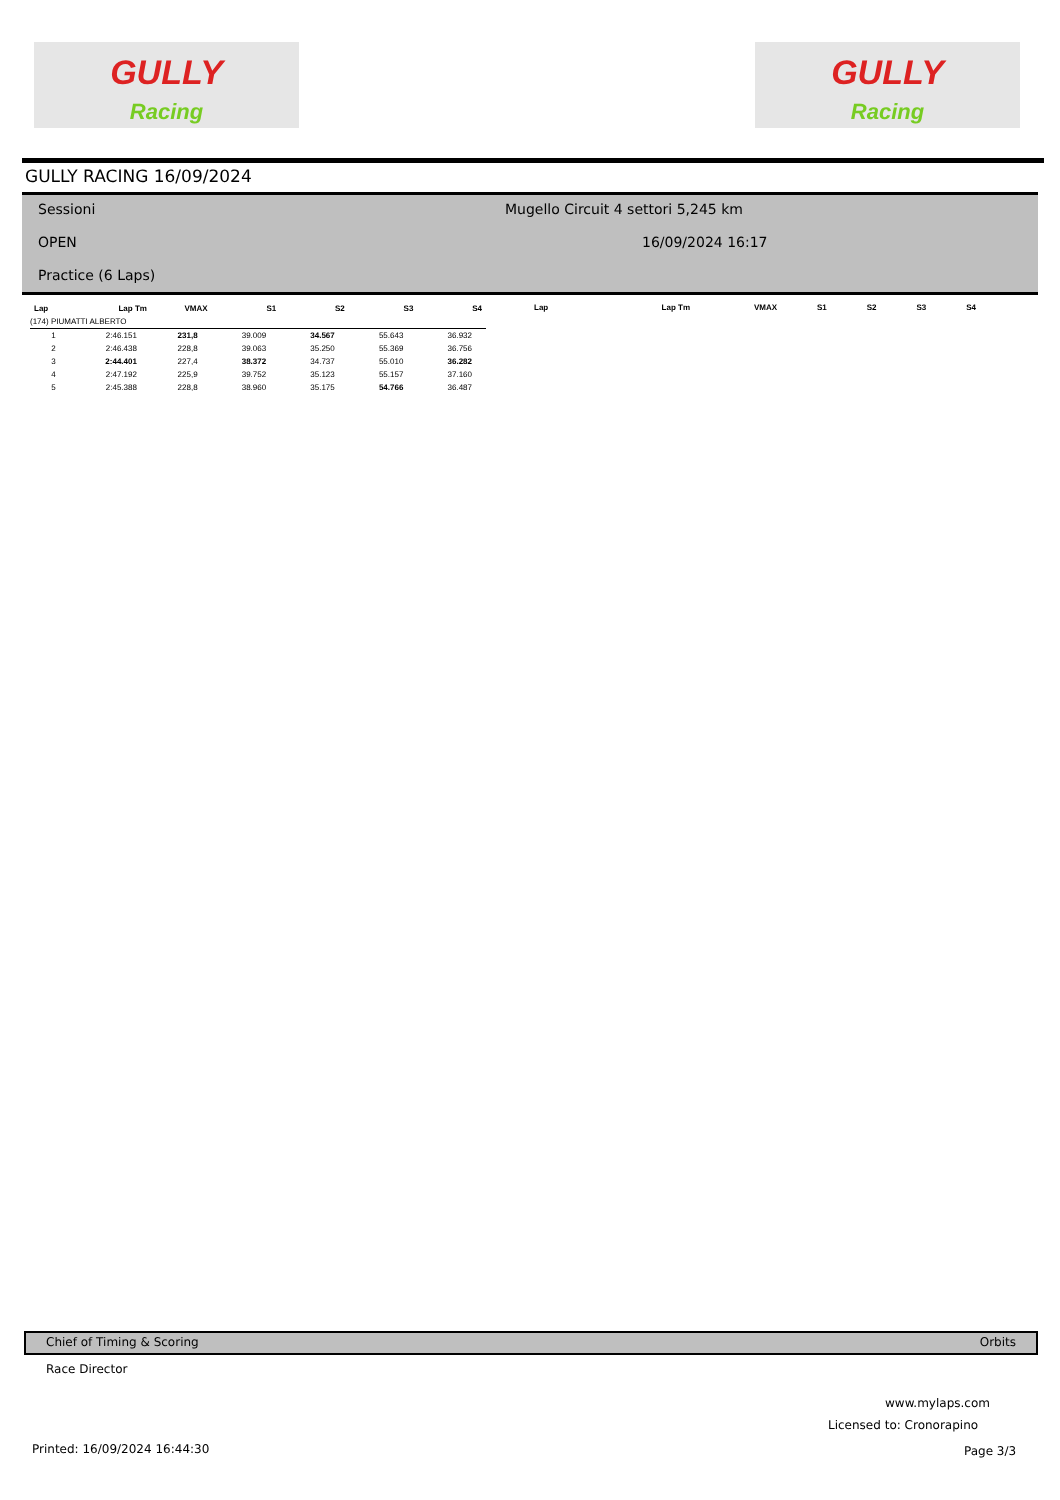GULLY
Racing
GULLY
Racing
GULLY RACING 16/09/2024
Sessioni
OPEN
Practice (6 Laps)
Mugello Circuit 4 settori 5,245 km
16/09/2024 16:17
| Lap | Lap Tm | VMAX | S1 | S2 | S3 | S4 |
| --- | --- | --- | --- | --- | --- | --- |
| (174) PIUMATTI ALBERTO | | | | | | |
| 1 | 2:46.151 | 231,8 | 39.009 | 34.567 | 55.643 | 36.932 |
| 2 | 2:46.438 | 228,8 | 39.063 | 35.250 | 55.369 | 36.756 |
| 3 | 2:44.401 | 227,4 | 38.372 | 34.737 | 55.010 | 36.282 |
| 4 | 2:47.192 | 225,9 | 39.752 | 35.123 | 55.157 | 37.160 |
| 5 | 2:45.388 | 228,8 | 38.960 | 35.175 | 54.766 | 36.487 |
| Lap | Lap Tm | VMAX | S1 | S2 | S3 | S4 |
| --- | --- | --- | --- | --- | --- | --- |
Chief of Timing & Scoring Orbits
Race Director
www.mylaps.com
Licensed to: Cronorapino
Printed: 16/09/2024 16:44:30 Page 3/3